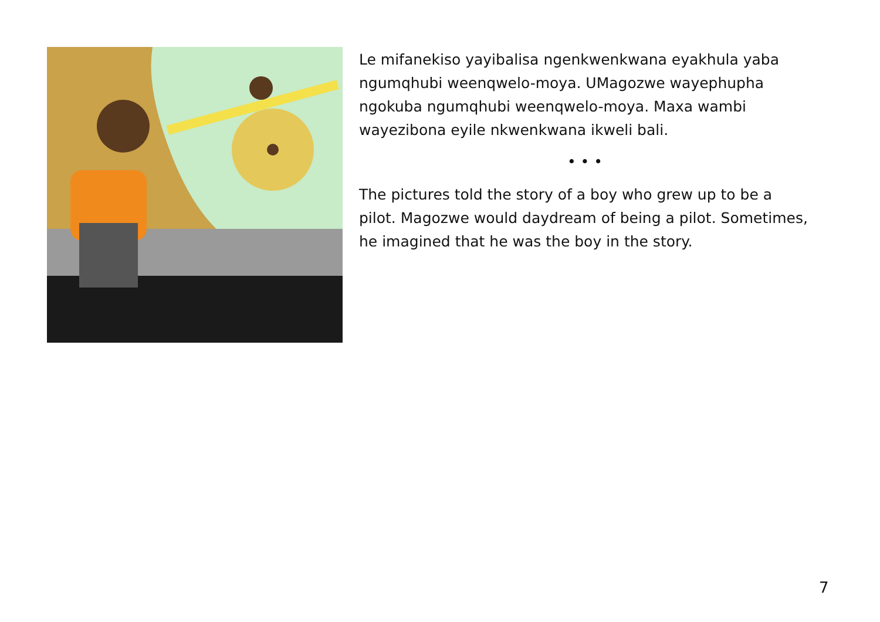Le mifanekiso yayibalisa ngenkwenkwana eyakhula yaba ngumqhubi weenqwelo-moya. UMagozwe wayephupha ngokuba ngumqhubi weenqwelo-moya. Maxa wambi wayezibona eyile nkwenkwana ikweli bali.
• • •
The pictures told the story of a boy who grew up to be a pilot. Magozwe would daydream of being a pilot. Sometimes, he imagined that he was the boy in the story.
7